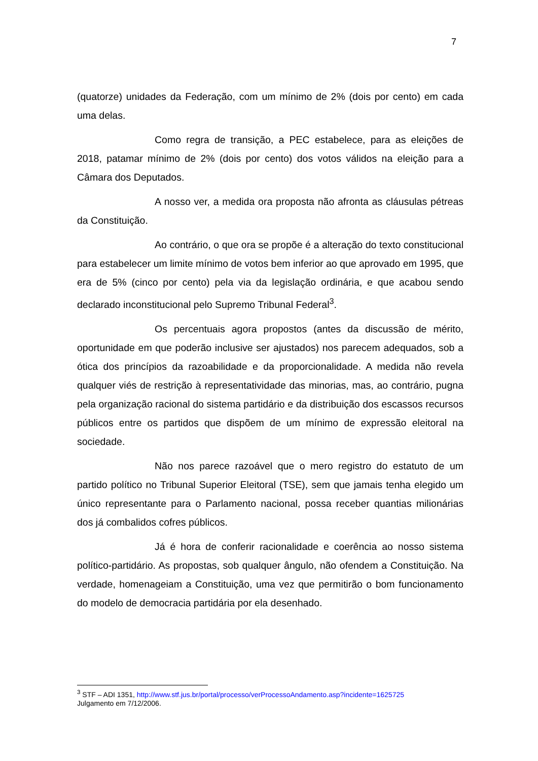7
(quatorze) unidades da Federação, com um mínimo de 2% (dois por cento) em cada uma delas.
Como regra de transição, a PEC estabelece, para as eleições de 2018, patamar mínimo de 2% (dois por cento) dos votos válidos na eleição para a Câmara dos Deputados.
A nosso ver, a medida ora proposta não afronta as cláusulas pétreas da Constituição.
Ao contrário, o que ora se propõe é a alteração do texto constitucional para estabelecer um limite mínimo de votos bem inferior ao que aprovado em 1995, que era de 5% (cinco por cento) pela via da legislação ordinária, e que acabou sendo declarado inconstitucional pelo Supremo Tribunal Federal<sup>3</sup>.
Os percentuais agora propostos (antes da discussão de mérito, oportunidade em que poderão inclusive ser ajustados) nos parecem adequados, sob a ótica dos princípios da razoabilidade e da proporcionalidade. A medida não revela qualquer viés de restrição à representatividade das minorias, mas, ao contrário, pugna pela organização racional do sistema partidário e da distribuição dos escassos recursos públicos entre os partidos que dispõem de um mínimo de expressão eleitoral na sociedade.
Não nos parece razoável que o mero registro do estatuto de um partido político no Tribunal Superior Eleitoral (TSE), sem que jamais tenha elegido um único representante para o Parlamento nacional, possa receber quantias milionárias dos já combalidos cofres públicos.
Já é hora de conferir racionalidade e coerência ao nosso sistema político-partidário. As propostas, sob qualquer ângulo, não ofendem a Constituição. Na verdade, homenageiam a Constituição, uma vez que permitirão o bom funcionamento do modelo de democracia partidária por ela desenhado.
<sup>3</sup> STF – ADI 1351, http://www.stf.jus.br/portal/processo/verProcessoAndamento.asp?incidente=1625725
Julgamento em 7/12/2006.